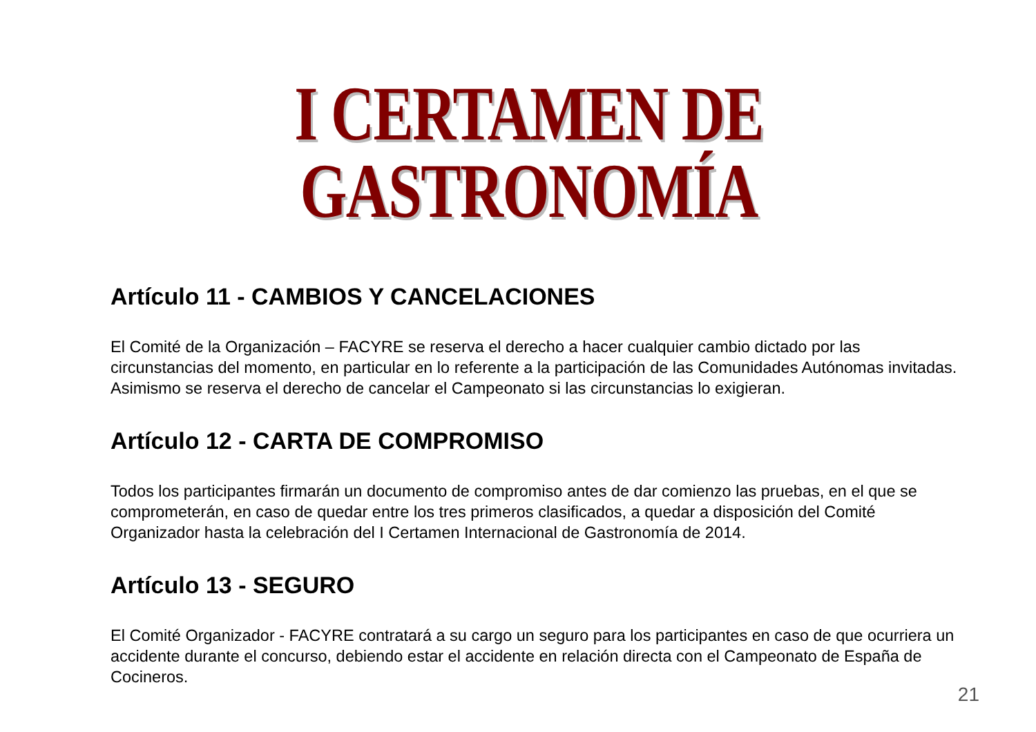I CERTAMEN DE GASTRONOMÍA
Artículo 11 - CAMBIOS Y CANCELACIONES
El Comité de la Organización – FACYRE se reserva el derecho a hacer cualquier cambio dictado por las circunstancias del momento, en particular en lo referente a la participación de las Comunidades Autónomas invitadas. Asimismo se reserva el derecho de cancelar el Campeonato si las circunstancias lo exigieran.
Artículo 12 - CARTA DE COMPROMISO
Todos los participantes firmarán un documento de compromiso antes de dar comienzo las pruebas, en el que se comprometerán, en caso de quedar entre los tres primeros clasificados, a quedar a disposición del Comité Organizador hasta la celebración del I Certamen Internacional de Gastronomía de 2014.
Artículo 13 - SEGURO
El Comité Organizador - FACYRE contratará a su cargo un seguro para los participantes en caso de que ocurriera un accidente durante el concurso, debiendo estar el accidente en relación directa con el Campeonato de España de Cocineros.
21